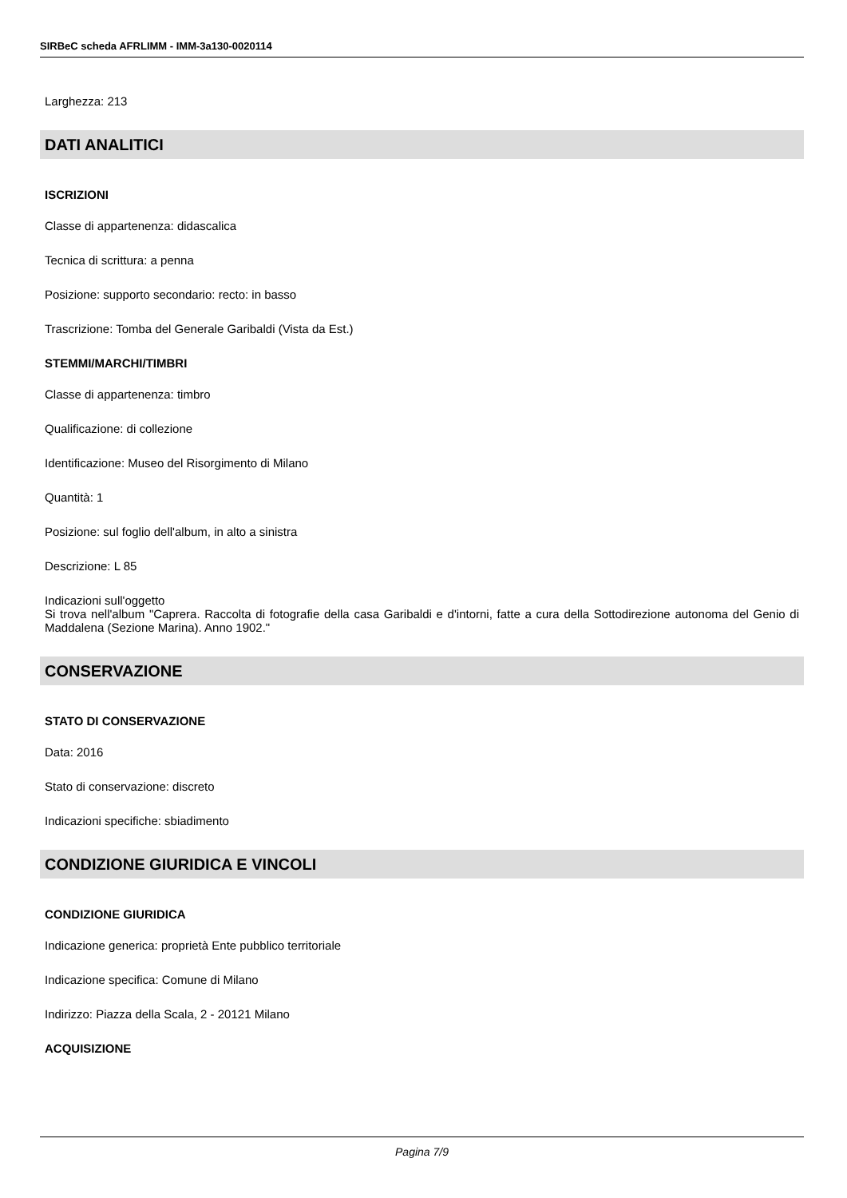SIRBeC scheda AFRLIMM - IMM-3a130-0020114
Larghezza: 213
DATI ANALITICI
ISCRIZIONI
Classe di appartenenza: didascalica
Tecnica di scrittura: a penna
Posizione: supporto secondario: recto: in basso
Trascrizione: Tomba del Generale Garibaldi (Vista da Est.)
STEMMI/MARCHI/TIMBRI
Classe di appartenenza: timbro
Qualificazione: di collezione
Identificazione: Museo del Risorgimento di Milano
Quantità: 1
Posizione: sul foglio dell'album, in alto a sinistra
Descrizione: L 85
Indicazioni sull'oggetto
Si trova nell'album "Caprera. Raccolta di fotografie della casa Garibaldi e d'intorni, fatte a cura della Sottodirezione autonoma del Genio di Maddalena (Sezione Marina). Anno 1902."
CONSERVAZIONE
STATO DI CONSERVAZIONE
Data: 2016
Stato di conservazione: discreto
Indicazioni specifiche: sbiadimento
CONDIZIONE GIURIDICA E VINCOLI
CONDIZIONE GIURIDICA
Indicazione generica: proprietà Ente pubblico territoriale
Indicazione specifica: Comune di Milano
Indirizzo: Piazza della Scala, 2 - 20121 Milano
ACQUISIZIONE
Pagina 7/9